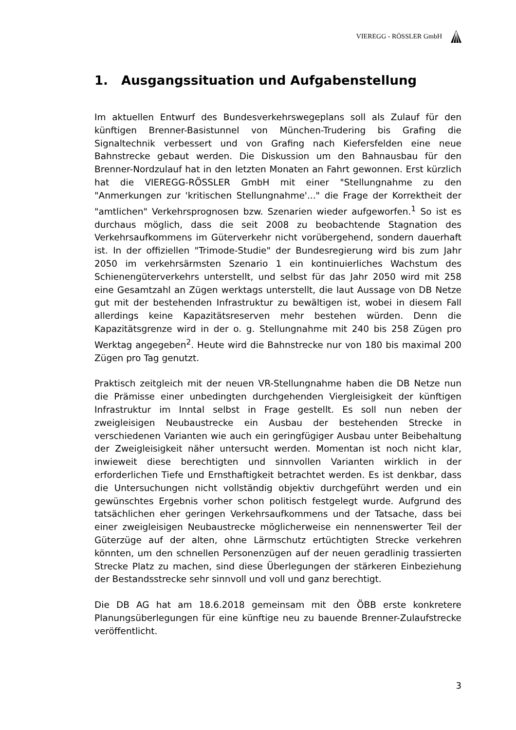VIEREGG - RÖSSLER GmbH
1. Ausgangssituation und Aufgabenstellung
Im aktuellen Entwurf des Bundesverkehrswegeplans soll als Zulauf für den künftigen Brenner-Basistunnel von München-Trudering bis Grafing die Signaltechnik verbessert und von Grafing nach Kiefersfelden eine neue Bahnstrecke gebaut werden. Die Diskussion um den Bahnausbau für den Brenner-Nordzulauf hat in den letzten Monaten an Fahrt gewonnen. Erst kürzlich hat die VIEREGG-RÖSSLER GmbH mit einer "Stellungnahme zu den "Anmerkungen zur 'kritischen Stellungnahme'..." die Frage der Korrektheit der "amtlichen" Verkehrsprognosen bzw. Szenarien wieder aufgeworfen.<sup>1</sup> So ist es durchaus möglich, dass die seit 2008 zu beobachtende Stagnation des Verkehrsaufkommens im Güterverkehr nicht vorübergehend, sondern dauerhaft ist. In der offiziellen "Trimode-Studie" der Bundesregierung wird bis zum Jahr 2050 im verkehrsärmsten Szenario 1 ein kontinuierliches Wachstum des Schienengüterverkehrs unterstellt, und selbst für das Jahr 2050 wird mit 258 eine Gesamtzahl an Zügen werktags unterstellt, die laut Aussage von DB Netze gut mit der bestehenden Infrastruktur zu bewältigen ist, wobei in diesem Fall allerdings keine Kapazitätsreserven mehr bestehen würden. Denn die Kapazitätsgrenze wird in der o. g. Stellungnahme mit 240 bis 258 Zügen pro Werktag angegeben<sup>2</sup>. Heute wird die Bahnstrecke nur von 180 bis maximal 200 Zügen pro Tag genutzt.
Praktisch zeitgleich mit der neuen VR-Stellungnahme haben die DB Netze nun die Prämisse einer unbedingten durchgehenden Viergleisigkeit der künftigen Infrastruktur im Inntal selbst in Frage gestellt. Es soll nun neben der zweigleisigen Neubaustrecke ein Ausbau der bestehenden Strecke in verschiedenen Varianten wie auch ein geringfügiger Ausbau unter Beibehaltung der Zweigleisigkeit näher untersucht werden. Momentan ist noch nicht klar, inwieweit diese berechtigten und sinnvollen Varianten wirklich in der erforderlichen Tiefe und Ernsthaftigkeit betrachtet werden. Es ist denkbar, dass die Untersuchungen nicht vollständig objektiv durchgeführt werden und ein gewünschtes Ergebnis vorher schon politisch festgelegt wurde. Aufgrund des tatsächlichen eher geringen Verkehrsaufkommens und der Tatsache, dass bei einer zweigleisigen Neubaustrecke möglicherweise ein nennenswerter Teil der Güterzüge auf der alten, ohne Lärmschutz ertüchtigten Strecke verkehren könnten, um den schnellen Personenzügen auf der neuen geradlinig trassierten Strecke Platz zu machen, sind diese Überlegungen der stärkeren Einbeziehung der Bestandsstrecke sehr sinnvoll und voll und ganz berechtigt.
Die DB AG hat am 18.6.2018 gemeinsam mit den ÖBB erste konkretere Planungsüberlegungen für eine künftige neu zu bauende Brenner-Zulaufstrecke veröffentlicht.
3